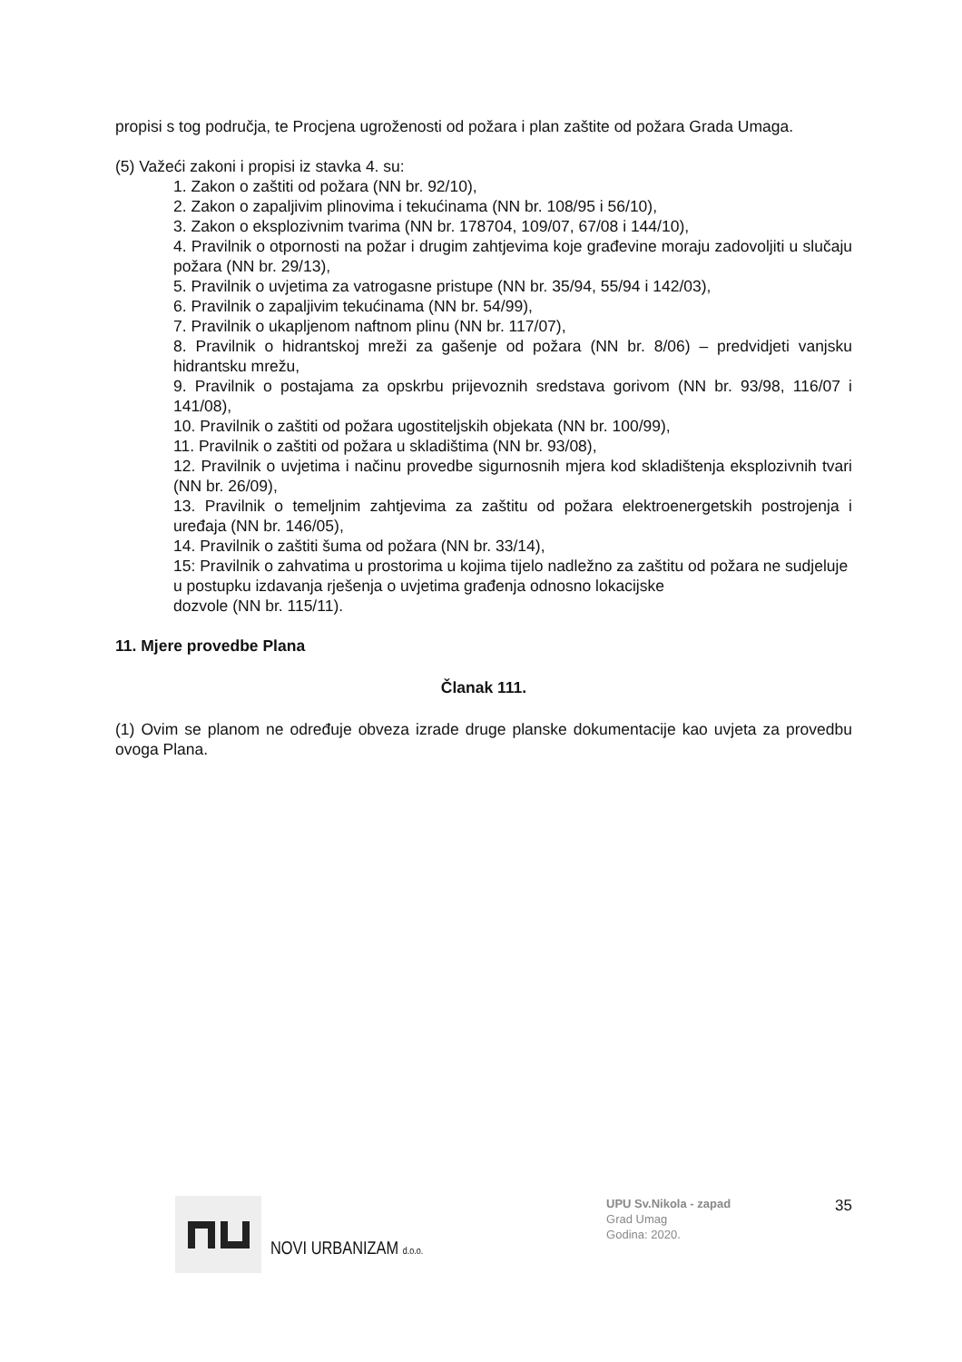propisi s tog područja, te Procjena ugroženosti od požara i plan zaštite od požara Grada Umaga.
(5) Važeći zakoni i propisi iz stavka 4. su:
1. Zakon o zaštiti od požara (NN br. 92/10),
2. Zakon o zapaljivim plinovima i tekućinama (NN br. 108/95 i 56/10),
3. Zakon o eksplozivnim tvarima (NN br. 178704, 109/07, 67/08 i 144/10),
4. Pravilnik o otpornosti na požar i drugim zahtjevima koje građevine moraju zadovoljiti u slučaju požara (NN br. 29/13),
5. Pravilnik o uvjetima za vatrogasne pristupe (NN br. 35/94, 55/94 i 142/03),
6. Pravilnik o zapaljivim tekućinama (NN br. 54/99),
7. Pravilnik o ukapljenom naftnom plinu (NN br. 117/07),
8. Pravilnik o hidrantskoj mreži za gašenje od požara (NN br. 8/06) – predvidjeti vanjsku hidrantsku mrežu,
9. Pravilnik o postajama za opskrbu prijevoznih sredstava gorivom (NN br. 93/98, 116/07 i 141/08),
10. Pravilnik o zaštiti od požara ugostiteljskih objekata (NN br. 100/99),
11. Pravilnik o zaštiti od požara u skladištima (NN br. 93/08),
12. Pravilnik o uvjetima i načinu provedbe sigurnosnih mjera kod skladištenja eksplozivnih tvari (NN br. 26/09),
13. Pravilnik o temeljnim zahtjevima za zaštitu od požara elektroenergetskih postrojenja i uređaja (NN br. 146/05),
14. Pravilnik o zaštiti šuma od požara (NN br. 33/14),
15: Pravilnik o zahvatima u prostorima u kojima tijelo nadležno za zaštitu od požara ne sudjeluje u postupku izdavanja rješenja o uvjetima građenja odnosno lokacijske
dozvole (NN br. 115/11).
11. Mjere provedbe Plana
Članak 111.
(1) Ovim se planom ne određuje obveza izrade druge planske dokumentacije kao uvjeta za provedbu ovoga Plana.
NOVI URBANIZAM d.o.o.
UPU Sv.Nikola - zapad
Grad Umag
Godina: 2020.
35